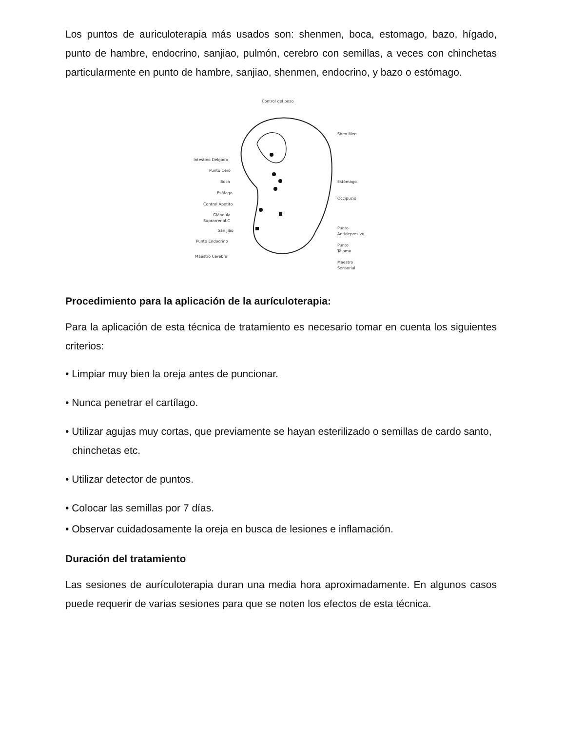Los puntos de auriculoterapia más usados son: shenmen, boca, estomago, bazo, hígado, punto de hambre, endocrino, sanjiao, pulmón, cerebro con semillas, a veces con chinchetas particularmente en punto de hambre, sanjiao, shenmen, endocrino, y bazo o estómago.
Control del peso
Intestino Delgado
Punto Cero
Boca
Esófago
Control Apetito
Glándula
Suprarrenal.C
San Jiao
Punto Endocrino
Maestro Cerebral
Shen Men
Estómago
Occipucio
Punto
Antidepresivo
Punto
Tálamo
Maestro
Sensorial
Procedimiento para la aplicación de la aurículoterapia:
Para la aplicación de esta técnica de tratamiento es necesario tomar en cuenta los siguientes criterios:
• Limpiar muy bien la oreja antes de puncionar.
• Nunca penetrar el cartílago.
• Utilizar agujas muy cortas, que previamente se hayan esterilizado o semillas de cardo santo, chinchetas etc.
• Utilizar detector de puntos.
• Colocar las semillas por 7 días.
• Observar cuidadosamente la oreja en busca de lesiones e inflamación.
Duración del tratamiento
Las sesiones de aurículoterapia duran una media hora aproximadamente. En algunos casos puede requerir de varias sesiones para que se noten los efectos de esta técnica.